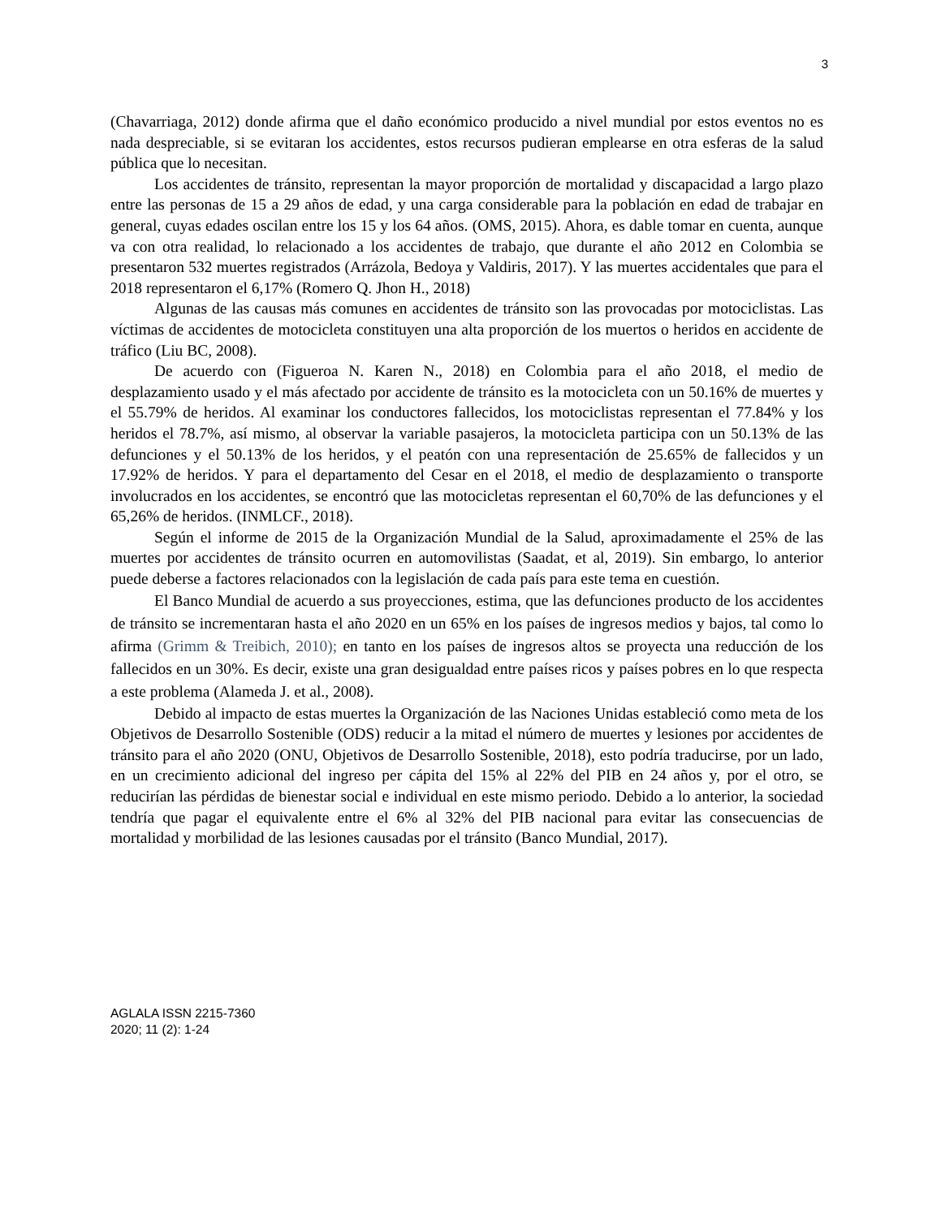3
(Chavarriaga, 2012) donde afirma que el daño económico producido a nivel mundial por estos eventos no es nada despreciable, si se evitaran los accidentes, estos recursos pudieran emplearse en otra esferas de la salud pública que lo necesitan.
Los accidentes de tránsito, representan la mayor proporción de mortalidad y discapacidad a largo plazo entre las personas de 15 a 29 años de edad, y una carga considerable para la población en edad de trabajar en general, cuyas edades oscilan entre los 15 y los 64 años. (OMS, 2015). Ahora, es dable tomar en cuenta, aunque va con otra realidad, lo relacionado a los accidentes de trabajo, que durante el año 2012 en Colombia se presentaron 532 muertes registrados (Arrázola, Bedoya y Valdiris, 2017). Y las muertes accidentales que para el 2018 representaron el 6,17% (Romero Q. Jhon H., 2018)
Algunas de las causas más comunes en accidentes de tránsito son las provocadas por motociclistas. Las víctimas de accidentes de motocicleta constituyen una alta proporción de los muertos o heridos en accidente de tráfico (Liu BC, 2008).
De acuerdo con (Figueroa N. Karen N., 2018) en Colombia para el año 2018, el medio de desplazamiento usado y el más afectado por accidente de tránsito es la motocicleta con un 50.16% de muertes y el 55.79% de heridos. Al examinar los conductores fallecidos, los motociclistas representan el 77.84% y los heridos el 78.7%, así mismo, al observar la variable pasajeros, la motocicleta participa con un 50.13% de las defunciones y el 50.13% de los heridos, y el peatón con una representación de 25.65% de fallecidos y un 17.92% de heridos. Y para el departamento del Cesar en el 2018, el medio de desplazamiento o transporte involucrados en los accidentes, se encontró que las motocicletas representan el 60,70% de las defunciones y el 65,26% de heridos. (INMLCF., 2018).
Según el informe de 2015 de la Organización Mundial de la Salud, aproximadamente el 25% de las muertes por accidentes de tránsito ocurren en automovilistas (Saadat, et al, 2019). Sin embargo, lo anterior puede deberse a factores relacionados con la legislación de cada país para este tema en cuestión.
El Banco Mundial de acuerdo a sus proyecciones, estima, que las defunciones producto de los accidentes de tránsito se incrementaran hasta el año 2020 en un 65% en los países de ingresos medios y bajos, tal como lo afirma (Grimm & Treibich, 2010); en tanto en los países de ingresos altos se proyecta una reducción de los fallecidos en un 30%. Es decir, existe una gran desigualdad entre países ricos y países pobres en lo que respecta a este problema (Alameda J. et al., 2008).
Debido al impacto de estas muertes la Organización de las Naciones Unidas estableció como meta de los Objetivos de Desarrollo Sostenible (ODS) reducir a la mitad el número de muertes y lesiones por accidentes de tránsito para el año 2020 (ONU, Objetivos de Desarrollo Sostenible, 2018), esto podría traducirse, por un lado, en un crecimiento adicional del ingreso per cápita del 15% al 22% del PIB en 24 años y, por el otro, se reducirían las pérdidas de bienestar social e individual en este mismo periodo. Debido a lo anterior, la sociedad tendría que pagar el equivalente entre el 6% al 32% del PIB nacional para evitar las consecuencias de mortalidad y morbilidad de las lesiones causadas por el tránsito (Banco Mundial, 2017).
AGLALA ISSN 2215-7360
2020; 11 (2): 1-24